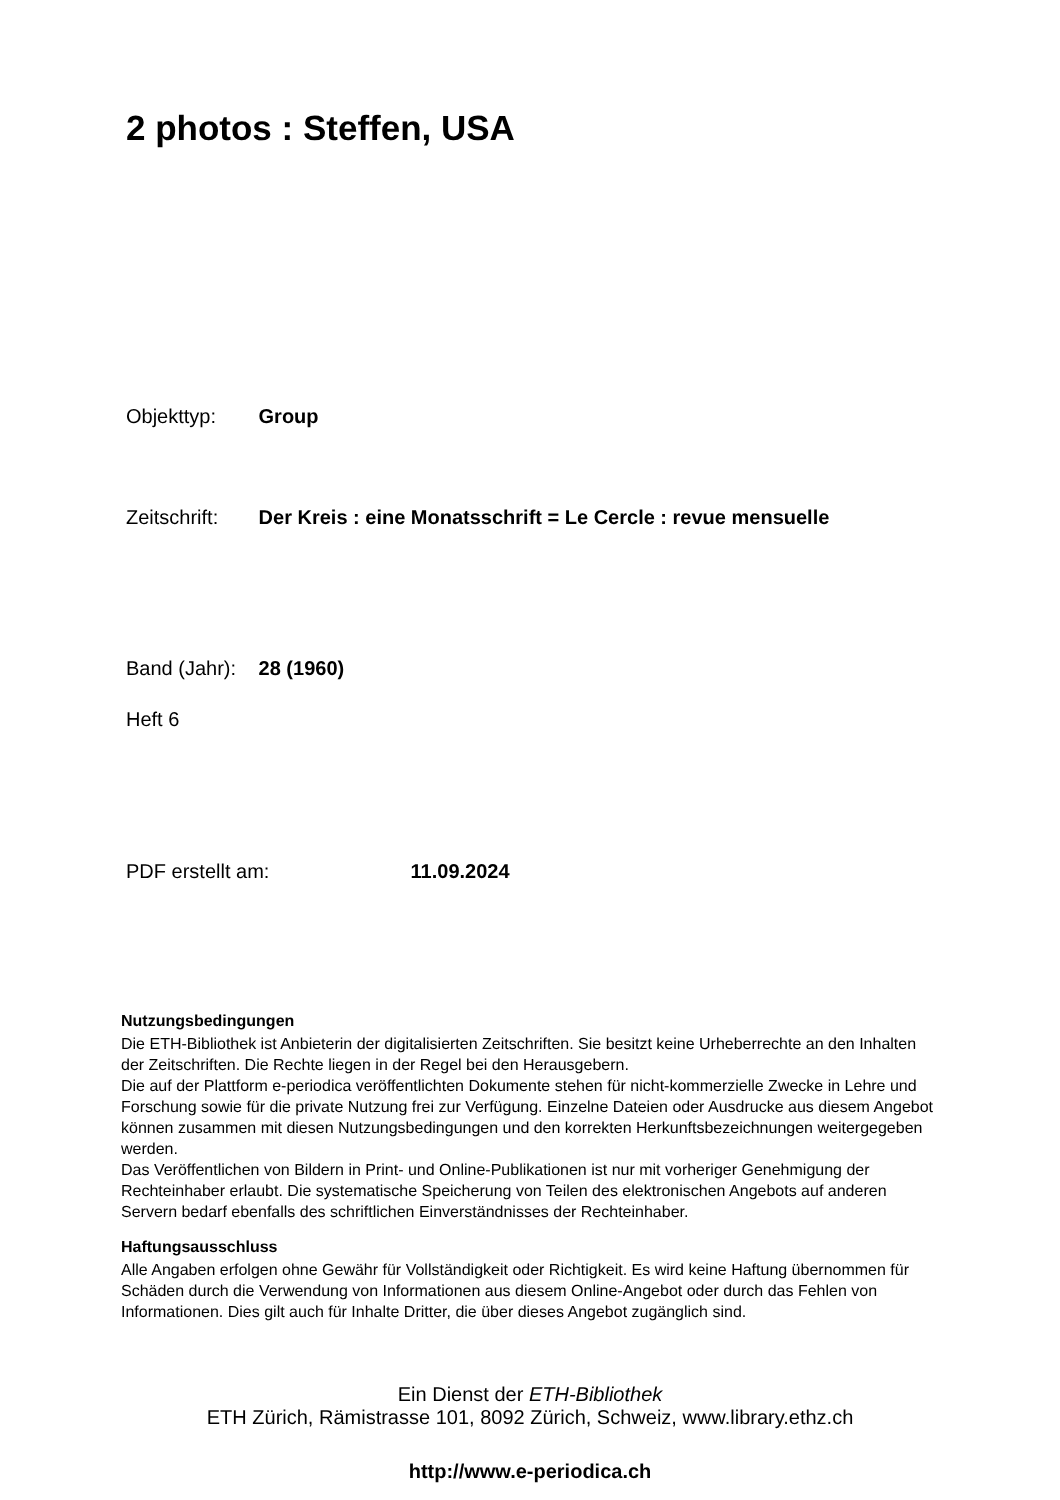2 photos : Steffen, USA
Objekttyp: Group
Zeitschrift: Der Kreis : eine Monatsschrift = Le Cercle : revue mensuelle
Band (Jahr): 28 (1960)
Heft 6
PDF erstellt am: 11.09.2024
Nutzungsbedingungen
Die ETH-Bibliothek ist Anbieterin der digitalisierten Zeitschriften. Sie besitzt keine Urheberrechte an den Inhalten der Zeitschriften. Die Rechte liegen in der Regel bei den Herausgebern.
Die auf der Plattform e-periodica veröffentlichten Dokumente stehen für nicht-kommerzielle Zwecke in Lehre und Forschung sowie für die private Nutzung frei zur Verfügung. Einzelne Dateien oder Ausdrucke aus diesem Angebot können zusammen mit diesen Nutzungsbedingungen und den korrekten Herkunftsbezeichnungen weitergegeben werden.
Das Veröffentlichen von Bildern in Print- und Online-Publikationen ist nur mit vorheriger Genehmigung der Rechteinhaber erlaubt. Die systematische Speicherung von Teilen des elektronischen Angebots auf anderen Servern bedarf ebenfalls des schriftlichen Einverständnisses der Rechteinhaber.
Haftungsausschluss
Alle Angaben erfolgen ohne Gewähr für Vollständigkeit oder Richtigkeit. Es wird keine Haftung übernommen für Schäden durch die Verwendung von Informationen aus diesem Online-Angebot oder durch das Fehlen von Informationen. Dies gilt auch für Inhalte Dritter, die über dieses Angebot zugänglich sind.
Ein Dienst der ETH-Bibliothek
ETH Zürich, Rämistrasse 101, 8092 Zürich, Schweiz, www.library.ethz.ch
http://www.e-periodica.ch